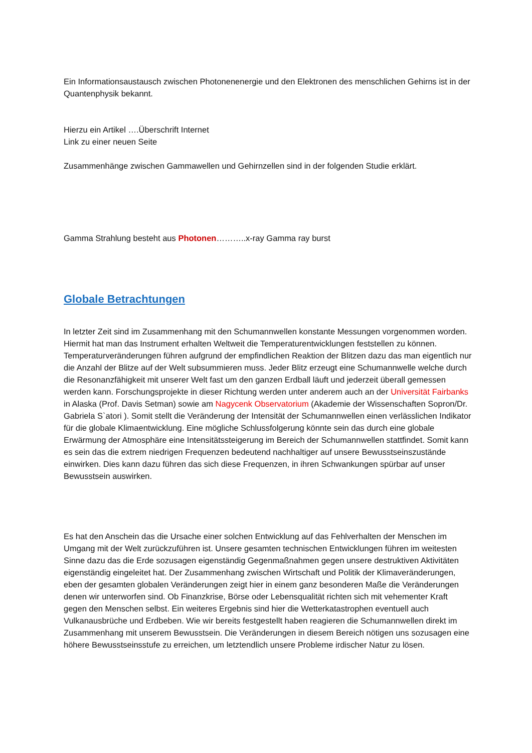Ein Informationsaustausch zwischen Photonenenergie und den Elektronen des menschlichen Gehirns ist in der Quantenphysik bekannt.
Hierzu ein Artikel ….Überschrift Internet
Link zu einer neuen Seite
Zusammenhänge zwischen Gammawellen und Gehirnzellen sind in der folgenden Studie erklärt.
Gamma Strahlung besteht aus Photonen………..x-ray Gamma ray burst
Globale Betrachtungen
In letzter Zeit sind im Zusammenhang mit den Schumannwellen konstante Messungen vorgenommen worden. Hiermit hat man das Instrument erhalten Weltweit die Temperaturentwicklungen feststellen zu können. Temperaturveränderungen führen aufgrund der empfindlichen Reaktion der Blitzen dazu das man eigentlich nur die Anzahl der Blitze auf der Welt subsummieren muss. Jeder Blitz erzeugt eine Schumannwelle welche durch die Resonanzfähigkeit mit unserer Welt fast um den ganzen Erdball läuft und jederzeit überall gemessen werden kann. Forschungsprojekte in dieser Richtung werden unter anderem auch an der Universität Fairbanks in Alaska (Prof. Davis Setman) sowie am Nagycenk Observatorium (Akademie der Wissenschaften Sopron/Dr. Gabriela S`atori ). Somit stellt die Veränderung der Intensität der Schumannwellen einen verlässlichen Indikator für die globale Klimaentwicklung. Eine mögliche Schlussfolgerung könnte sein das durch eine globale Erwärmung der Atmosphäre eine Intensitätssteigerung im Bereich der Schumannwellen stattfindet. Somit kann es sein das die extrem niedrigen Frequenzen bedeutend nachhaltiger auf unsere Bewusstseinszustände einwirken. Dies kann dazu führen das sich diese Frequenzen, in ihren Schwankungen spürbar auf unser Bewusstsein auswirken.
Es hat den Anschein das die Ursache einer solchen Entwicklung auf das Fehlverhalten der Menschen im Umgang mit der Welt zurückzuführen ist. Unsere gesamten technischen Entwicklungen führen im weitesten Sinne dazu das die Erde sozusagen eigenständig Gegenmaßnahmen gegen unsere destruktiven Aktivitäten eigenständig eingeleitet hat. Der Zusammenhang zwischen Wirtschaft und Politik der Klimaveränderungen, eben der gesamten globalen Veränderungen zeigt hier in einem ganz besonderen Maße die Veränderungen denen wir unterworfen sind. Ob Finanzkrise, Börse oder Lebensqualität richten sich mit vehementer Kraft gegen den Menschen selbst. Ein weiteres Ergebnis sind hier die Wetterkatastrophen eventuell auch Vulkanausbrüche und Erdbeben. Wie wir bereits festgestellt haben reagieren die Schumannwellen direkt im Zusammenhang mit unserem Bewusstsein. Die Veränderungen in diesem Bereich nötigen uns sozusagen eine höhere Bewusstseinsstufe zu erreichen, um letztendlich unsere Probleme irdischer Natur zu lösen.